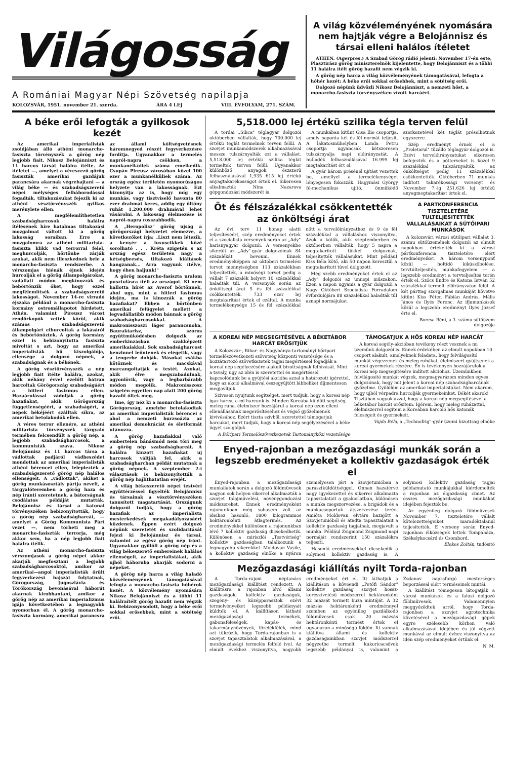Világosság
A Romániai Magyar Népi Szövetség napilapja
KOLOZSVÁR, 1951. november 21. szerda. ÁRA 4 LEJ VIII. ÉVFOLYAM, 271. SZÁM.
A világ közvéleményének nyomására nem hajtják végre a Belojánnisz és társai elleni halálos ítéletet
ATHÉN. (Agerpres.) A Szabad Görög rádió jelenti: November 17-én este, Plasztirász görög miniszterelnök kijelentette, hogy Belojánniszt és a többi 11 halálra ítélt görög hazafit nem végzik ki.
A görög nép harca a világ közvéleményének támogatásával, lefogta a hóhér kezét: A béke erői sokkal erősebbek, mint a sötétség erői.
Dolgozó népünk üdvözli Nikosz Belojánniszt, a nemzeti hőst, a monarcho-fasiszta törvényszéken vívott harcáért.
A béke erői lefogták a gyilkosok kezét
Az amerikai imperialisták zsoldjában álló athéni monarcho-fasiszta törvényszék a görög nép legjobb fiait, Nikosz Belojánniszt és 11 harcos társát halálra ítélte. Az ítéletet —, amelyet a vérescezű görög fasiszták amerikai gazdájuk parancsára akarnak végrehajtani — a világ béke — és szabadságszerető népei mélységes felháborodással fogadták, tiltakozásukat fejezik ki az athéni vésztörvényszék gyilkos merénylete ellen.
A megfélemlíthetetlen szabadságharcosok halálra ítélésének híre hatalmas tiltakozási mozgalmat váltott ki a görög lakosság soraiban. Erre a mozgalomra az athéni militarista-fasiszta klikk vad terrorral felel, meghurcolják, börtönbe zárják azokat, akik nem illeszkednek bele a monarcho-fasiszta rendszerbe. A vérszomjas hiénák éjnek idején hurcolják el a görög állampolgárokat, vadállati módon megkínozzák és bebörtönzik őket, hogy ezzel megfélemlítsék a szabadságszerető lakosságot. November 14-re virradó éjszaka például a monarcho-fasiszta kormány ostromállapotot hirdetett, Athén, valamint Pireusz várost rendőrkopók vették körül, akik számos szabadságszerető állampolgárt elhurcoltak a lakásáról és bebörtönöztek. A görög kormány ezzel is bebizonyította fasiszta mivoltát s azt, hogy az amerikai imperialisták hű kiszolgálója, ellensége a dolgozó népnek, a szabadságnak és a békének.
A görög vésztörvényszék a nép legjobb fiait ítélte halálra, azokat, akik néhány évvel ezelőtt bátran harcoltak Görögország szabadságáért a hitleri fasizmus ellen. Hazaárulással vádolják a görög hazafiakat, akik Görögország függetlenségéért, a szabadságért, a népek békéjéért szálltak síkra, az amerikai betolakodók ellen.
A véres terror ellenére, az athéni militarista törvényszék tárgyaló termében felcsendült a görög nép, a legjobb szabadságharcosok, a kommunisták szava. Nikosz Belojánnisz és 11 harcos társa a vádlottak padjáról vádbeszédet mondottak az amerikai imperialisták athéni bérencei ellen, leleplezték a szabadságszerető görög nép halálos ellenségeit. A „vádlottak", akiket a görög munkásosztály pártja nevelt, a tárgyalóteremben a görög haza és nép iránti szeretetnek, a bátorságnak csodálatos példáját mutatták. Belojánnisz és társai a katonai törvényszéken bebizonyították, hogy a görög nép szabadságharcát, — amelyet a Görög Kommunista Párt vezet —, nem törheti meg a monarcho-fasiszták terrorja, még akkor sem, ha a nép legjobb fiait halálra ítélik.
Az athéni monarcho-fasiszta vérszomjasok a görög népet akkor akarják megfosztani a legjobb szabadságharcosoktól, amikor az amerikai—angol imperialisták őrült fegyverkezési hajszát folytatnak, Görögország, Jugoszlávia és Törökország bevonásával háborút akarnak kirobbantani, amikor a görög nép az amerikai imperializmus igája következtében a legnagyobb nyomorban él. A görög monarcho-fasiszta kormány, amerikai parancsra az állami költségvetésnek háromnegyed részét fegyverkezésre fordítja. Ugyanakkor a termelés napról-napra csökken, a munkanélküliek száma emelkedik. Csupán Pireusz városában közel 100 ezer a munkanélküliek száma. Az ország egész területén nyomorúságos helyzete van a lakosságnak. Ezt bizonyítja az is, hogy míg egy munkás, vagy tisztviselő havonta 80 ezer drahmát keres, addig egy öltöny ruhát 1,200.000 drahmával lehet vásárolni. A lakosság élelmezése is napról-napra rosszabbodik.
A „Heropolisz" görög ujság a görögországi helyzetet elemezve, a következőket írja: „Liszt nem létezik, a kenyér a luxuscikkek közé sorolható . . . Kréta szigetén s az ország egész területén nagy a kétségbeesés, tiltakozó kiáltások hangzanak... Arra vagyunk ítélve, hogy éhen haljunk!"
A görög monarcho-fasiszta uralom pusztulásra ítéli az országot. Ki nem hallotta hírét az Averof börtönnek, ahol ugy, mint a hitleri fasizmus idején, ma is kinozzák a görög hazafiakat? Ebben a börtönben amerikai felügyelet mellett a legvadállatibb módon bánnak a görög szabadságharcosokkal. A makronisszoszi láger parancsnoka, Bauraktarisz, szoros együttműködésben dolgozik az emberkinzásban szakképzett amerikaiakkal. Sok szabadságharcost benzinnel leöntenek és elégetik, vagy a tengerbe dobják. Másokat zsákba kötöznek és macskával marcangoltatják a testét. Azokat, akik élve megszabadulnak, agyonlövik, vagy a legbarbárabb módon megölik. Makronisszosz szigetén egyetlen nap alatt 200 görög hazafit öltek meg.
Ime, így néz ki a monarcho-fasiszta Görögország, amelybe betolakodtak az amerikai imperialisták bérencei s ahol a nemzeti burzsoázia az amerikai demokráciát és életformát utánozza.
A görög hazafiakkal való embertelen bánásmód nem töri meg a görög nép szabadságharcát. A halálra kinzott hazafiakat uj harcosok váltják fel, akik a szabadságharcban példát mutatnak a görög népnek. A szeptember 2-i választások is bebizonyították a görög nép hajlíthatatlan erejét.
A világ békeszerető népei testvéri együttérzéssel figyelték Belojánnisz és társainak a vésztörvényszéken tanusított magatartását. Országunk dolgozói tudják, hogy a görög hazafiak az imperialista mesterkedések megakadályozásáért küzdenek. Éppen ezért dolgozó népünk szeretetét és szolidaritását fejezi ki Belojánnisz és társai, valamint az egész görög nép iránt. Ugyanakkor gyülöli a görög nép és a világ békeszerető embereinek halálos ellenségeit, az imperialistákat, akik ujból háboruba akarják sodorni a népeket.
A görög nép harca a világ haladó közvéleményének támogatásával lefogta a monarcho-fasiszta hóhérok kezét. A közvélemény nyomására Nikosz Belojánniszt és a többi 11 halálraítélt görög hazafit nem végzik ki. Bebizonyosodott, hogy a béke erői sokkal erősebbek, mint a sötétség erői.
5,518.000 lej értékü szilika tégla terven felül
A tordai „Silica" téglagyár dolgozói októberben vállalták, hogy 700.000 lej értékü téglát termelnek terven felül. A szovjet munkamódszerek alkalmazásával messze tulszárnyalták ezt a vállalást. 5,518.000 lej értékü szilika téglát termeltek terven felül. Ugyanakkor különböző anyagok észszerü felhasználásával 1,935 615 lej értékü anyagtakarékosságot értek el. Sikeresen alkalmazták Nina Nazarova gépgondozási módszerét is.
A munkában kitünt Gisa Ilie csoportja, amely naponta két és fél normát teljesít. A lakatosmühelyben Londa Petru csoportja ugyancsak kétszeresen tulszárnyalja napi előirányzatát. A hulladék felhasználásával 16.999 lej megtakarítást ért el.
A gyár három présénél ujítást vezettek be, amellyel a termelékenységet lényegesen fokozzák. Hagymási György fő-mechanikus ujító, önmüködő szerkezetével két téglát préselhetnek egyszerre.
Szép eredményt érnek el a „Proletarul" tüzálló téglagyár dolgozói is. Ezévi tervelőirányzatukat sikeresen befejezték és a pótterveket is közel 9 százalékkal tulszárnyalták, az önköltséget pedig 11 százalékkal csökkentették. Októberben 71 munkás indított takarékossági versenyt és November 7.-ig 251.626 lej értékü anyagmegtakarítást értek el.
Öt és félszázalékkal csökkentették az önköltségi árat
Az évi terv 11 hónap alatti teljesítéséért, szép eredményeket értek el a szocialista versenyek során az „Ady" harisnyagyár dolgozói. A versenyekbe sikerült az „Ady"-gyár dolgozóinak 84 százalékát bevonni. Ennek eredményeképpen az októberi termelési tervet mennyiségben 113 százalékban teljesítették, a minőségi tervet pedig a vállalt 7 százalék helyett 10 százalékkal haladták túl. A versenyek során az önköltségi árat 5 és fél százalékkal csökkentették. 733 ezer lej megtakarítást értek el ezáltal. A munka termelékenysége 15 és fél százalékkal nőtt a tervelőirányzathoz és 9 és fél százalékkal a vállaláshoz viszonyítva. Azok a kötők, akik szeptemberben és októberben vállalták, hogy 5 napra a megtakarított tükkel dolgoznak, teljesítették vállalásukat. Mint például Kiss Béla kötő, aki 50 napon keresztül a megtakarított tüvel dolgozott.
Még szebb eredményeket értek el az „Ady" dolgozói az ünnepi műszakon. Ezen a napon ugyanis a gyár dolgozói a Nagy Októberi Szocialista Forradalom évfordulójára 88 százalékkal haladták túl aznapi normájukat.
A PARTKONFERENCIA TISZTELETÉRE TULTELJESITETTÉK VÁLLALÁSAIKAT A SÜTŐIPARI MUNKÁSOK
A kolozsvári városi sütőipari vállalat 3. számu sütőüzemének dolgozói az elmult napokban értékelték ki a városi pártkonferencia tiszteletére elért eredményeiket. A három versenyponť közül — holtidő kiküszöbölése, tervtúlteljesítés, munkafegyelem — a legszebb eredményt a tervteljesítés terén érték el. Szőcs Endre és Katona István 52 százalékkal termelt előirányzaton felül. A két párttag szorgalmas munkáját követve kitünt Kiss Péter, Fábián András, Mális János és Ilyés Ferenc. Az ifjumunkások közül a legszebb eredményt Ilyés József érte el.
Borcsa Béni, a 3. számu sütőüzem dolgozója
A KOREAI NÉP MEGSEGITÉSÉVEL A BÉKETÁBOR HARCÁT ERŐSITJÜK
A Kolozsvár-, Bihar- és Nagybánya-tartományi bőripari termelőszövetkezeti szövetség központi vezetősége és a hozzátartozó szövetkezetek tagjai megértéssel fogadják a koreai nép segélyezésére alakult bizottságnak felhívását. Mint a tavaly, ugy az idén is szeretettel és megértéssel kapcsolódunk be a gyüjtési akcióba azzal a határozott ígérettel, hogy az akció alkalmával összegyüjtött lábbeliket díjmentesen megjavítjuk.
Szivesen nyujtunk segítséget, mert tudjuk, hogy a koreai nép igaz harca, a mi harcunk is. Minden Koreába küldött segítség, meleg ruha, élelmiszer hozzájárul a koreai nép ezen elleni ellenállásának megerősítéséhez és végső győzelmének kivívásához. Ezért tiszta szívből, szeretettel támogatjuk harcukat, mert tudjuk, hogy a koreai nép segélyezésével a béke ügyét szolgáljuk.
A Bőripari Termelőszövetkezetek Tartományközi vezetősége
TÁMOGATJUK A HŐS KOREAI NÉP HARCÁT
A koreai segély-akcióban tevékeny részt vesznek a mi üzemünk dolgozói is. Ennek érdekében az elmult napokban 10 csoport alakult, amelyeknek feladata, hogy felvilágosító munkát végezzenek és meleg ruhákat, élelmiszert gyüjtsenek a koreai gyermekek részére. Én is tevékenyen hozzájárulok a koreai nép megsegítésére indított akcióhoz. Üzemünkben felvilágosító munkát végzek, megmagyarázom minden egyes dolgozónak, hogy mit jelent a koreai nép szabadságharcának győzelme. Gyülölöm az amerikai imperialistákat. Nem akarom, hogy ujból vérpadra hurcolják gyermekeinket. Békét akarok! Tisztában vagyok azzal, hogy a koreai nép megsegítésével a béketábor harcát erősítem. Igérem, hogy meleg ruházattal, élelmiszerrel segítem a Koreában harcoló hős katonák feleségeit és gyermekeit.
Vajda Béla, a „Technofrig"-gyár üzemi bizottság elnöke
Enyed-rajonban a mezőgazdasági munkák során a legszebb eredményeket a kollektiv gazdaságok érték el
Enyed-rajonban a mezőgazdasági munkálatok során a dolgozó földmüvesek nagyon sok helyen sikerrel alkalmazták a szovjet talajmüvelési, növénygondozási módszereket. Ennek eredményeként rajonunkban még sohasem volt az ideihez hasonló, 1800 kilogrammos hektáronkénti átlagtermés. Az eredményekkel különösen a rajonunkban lévő 7 kollektiv gazdaság dicsekedhetik. Különösen a miriszlói „Testvériség" kollektiv gazdaságban találkozunk a legnagyobb sikerekkel. Moldovan Vasile, a kollektiv gazdaság elnöke a nyáron személyesen járt a Szovjetunióban a parasztküldöttséggel. Onnan hazatérve nagy igyekezettel és sikerrel alkalmazta tapasztalatait a gyakorlatban, különösen a munka megszervezése, a brigádok és a munkacsoportok átszervezése terén. Amióta Moldovan elvtárs hazajött a Szovjetunióból és átadta tapasztalatait a kollektiv gazdaság tagjainak, megjavult a munka. Például Zsigmond Zsigmond napi normáját rendszerint 150 százalékra teljesíti.
Hasonló eredményekkel dicsekedik a solymosi kollektiv gazdaság is. A solymosi kollektiv gazdaság tagjai példamutató munkájukkal kiérdemelték a rajonban az élgazdaság címet. Az összes mezőgazdasági munkákat idejében fejezték be.
Az egyénileg dolgozó földmüvesek November 7. tiszteletére vállalt kötelezettségeiket maradéktalanul teljesítették. E verseny során Enyed-rajonban élközségek lettek Tompaháza, Székelykocsárd és Csombord.
Elekes Zoltán, tudósító
Mezőgazdasági kiállítás nyilt Torda-rajonban
A Torda-rajoni néptanács mezőgazdasági kiállítást rendezett. A kiállításra a rajonban lévő állami gazdaságok, kollektiv gazdaságok, szegény- és középparasztok ezévi termelvényeiket legszebb példányait küldték el. A kiállításon látható mezőgazdasági termékek, gabonaféleségek, kapás- és takarmánynövények, főzelékfélék, mind azt tükrözik, hogy Torda-rajonban is a szovjet tapasztalatok alkalmazásával, a mezőgazdasági termelés felfelé ivel. Az elmult évekhez viszonyítva, nagyobb eredményeket ért el. Itt láthatjuk a kiállításon a köveendi „Petőfi Sándor" kollektiv gazdaság szovjet hossz-keresztvetésü módszerrel hektáronként 32 mázsát termett buza mintáját. A 32 mázsás hektáronkénti eredménnyel szemben az egyénileg gazdálkodó földmüvesek csak 20 mázsás hektáronkénti termést értek el ugyanazon a minőségü földön. Itt vannak kiállítva állami és kollektiv gazdaságainkban szovjet módszerrel négyzetbe termelt kukoricacsövek legszebb példányai is, valamint a Zsdanov napraforgó mestersèges beporzással elért terméseinek mintái.
A kiállítást tömegesen látogatják a városi munkások és a falusi dolgozó földmüvesek. Valamennyien meggyőződtek arról, hogy Torda-rajonban a szovjet agrotechnika követésével a mezőgazdasági gépek egyre szélesebb körben való alkalmazásával idejében és jól végzett munkával az elmult évhez viszonyítva az idén szép eredményeket értünk el.
N. M.